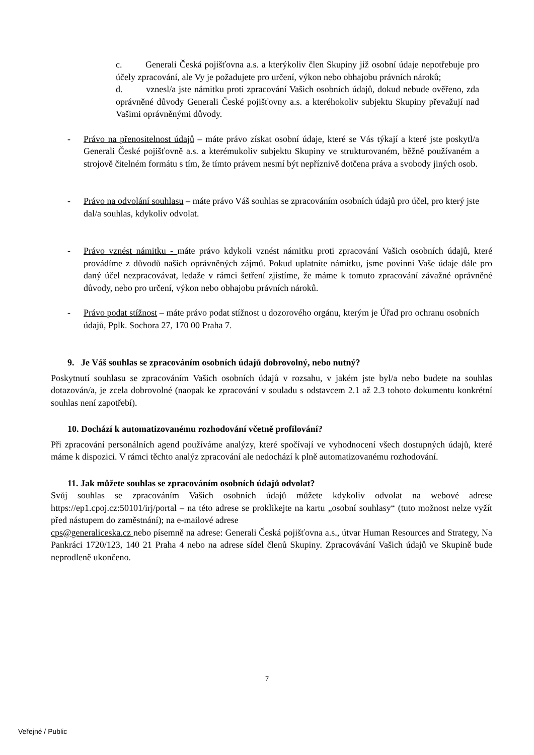c. Generali Česká pojišťovna a.s. a kterýkoliv člen Skupiny již osobní údaje nepotřebuje pro účely zpracování, ale Vy je požadujete pro určení, výkon nebo obhajobu právních nároků;
d. vznesl/a jste námitku proti zpracování Vašich osobních údajů, dokud nebude ověřeno, zda oprávněné důvody Generali České pojišťovny a.s. a kteréhokoliv subjektu Skupiny převažují nad Vašimi oprávněnými důvody.
- Právo na přenositelnost údajů – máte právo získat osobní údaje, které se Vás týkají a které jste poskytl/a Generali České pojišťovně a.s. a kterémukoliv subjektu Skupiny ve strukturovaném, běžně používaném a strojově čitelném formátu s tím, že tímto právem nesmí být nepříznivě dotčena práva a svobody jiných osob.
- Právo na odvolání souhlasu – máte právo Váš souhlas se zpracováním osobních údajů pro účel, pro který jste dal/a souhlas, kdykoliv odvolat.
- Právo vznést námitku - máte právo kdykoli vznést námitku proti zpracování Vašich osobních údajů, které provádíme z důvodů našich oprávněných zájmů. Pokud uplatníte námitku, jsme povinni Vaše údaje dále pro daný účel nezpracovávat, ledaže v rámci šetření zjistíme, že máme k tomuto zpracování závažné oprávněné důvody, nebo pro určení, výkon nebo obhajobu právních nároků.
- Právo podat stížnost – máte právo podat stížnost u dozorového orgánu, kterým je Úřad pro ochranu osobních údajů, Pplk. Sochora 27, 170 00 Praha 7.
9. Je Váš souhlas se zpracováním osobních údajů dobrovolný, nebo nutný?
Poskytnutí souhlasu se zpracováním Vašich osobních údajů v rozsahu, v jakém jste byl/a nebo budete na souhlas dotazován/a, je zcela dobrovolné (naopak ke zpracování v souladu s odstavcem 2.1 až 2.3 tohoto dokumentu konkrétní souhlas není zapotřebí).
10. Dochází k automatizovanému rozhodování včetně profilování?
Při zpracování personálních agend používáme analýzy, které spočívají ve vyhodnocení všech dostupných údajů, které máme k dispozici. V rámci těchto analýz zpracování ale nedochází k plně automatizovanému rozhodování.
11. Jak můžete souhlas se zpracováním osobních údajů odvolat?
Svůj souhlas se zpracováním Vašich osobních údajů můžete kdykoliv odvolat na webové adrese https://ep1.cpoj.cz:50101/irj/portal – na této adrese se proklikejte na kartu „osobní souhlasy“ (tuto možnost nelze vyžít před nástupem do zaměstnání); na e-mailové adrese
cps@generaliceska.cz nebo písemně na adrese: Generali Česká pojišťovna a.s., útvar Human Resources and Strategy, Na Pankráci 1720/123, 140 21 Praha 4 nebo na adrese sídel členů Skupiny. Zpracovávání Vašich údajů ve Skupině bude neprodleně ukončeno.
7
Veřejné / Public